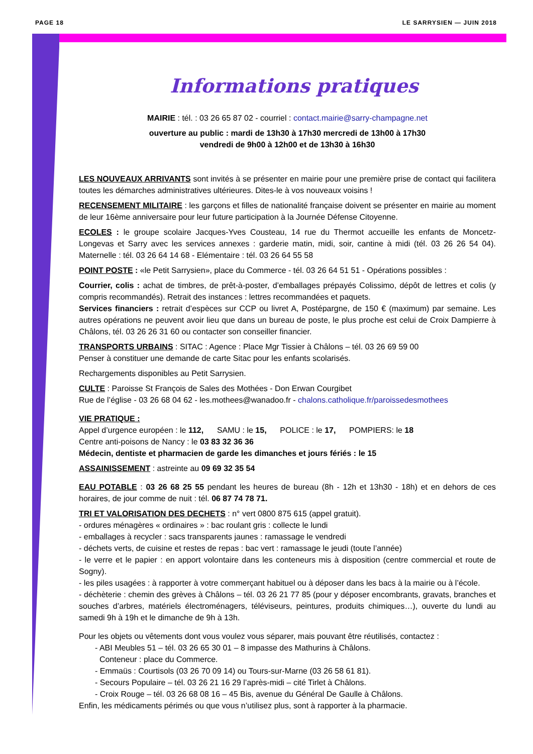PAGE 18 LE SARRYSIEN — JUIN 2018
Informations pratiques
MAIRIE : tél. : 03 26 65 87 02 - courriel : contact.mairie@sarry-champagne.net
ouverture au public : mardi de 13h30 à 17h30 mercredi de 13h00 à 17h30
vendredi de 9h00 à 12h00 et de 13h30 à 16h30
LES NOUVEAUX ARRIVANTS sont invités à se présenter en mairie pour une première prise de contact qui facilitera toutes les démarches administratives ultérieures. Dites-le à vos nouveaux voisins !
RECENSEMENT MILITAIRE : les garçons et filles de nationalité française doivent se présenter en mairie au moment de leur 16ème anniversaire pour leur future participation à la Journée Défense Citoyenne.
ECOLES : le groupe scolaire Jacques-Yves Cousteau, 14 rue du Thermot accueille les enfants de Moncetz-Longevas et Sarry avec les services annexes : garderie matin, midi, soir, cantine à midi (tél. 03 26 26 54 04). Maternelle : tél. 03 26 64 14 68 - Elémentaire : tél. 03 26 64 55 58
POINT POSTE : «le Petit Sarrysien», place du Commerce - tél. 03 26 64 51 51 - Opérations possibles :
Courrier, colis : achat de timbres, de prêt-à-poster, d’emballages prépayés Colissimo, dépôt de lettres et colis (y compris recommandés). Retrait des instances : lettres recommandées et paquets.
Services financiers : retrait d’espèces sur CCP ou livret A, Postépargne, de 150 € (maximum) par semaine. Les autres opérations ne peuvent avoir lieu que dans un bureau de poste, le plus proche est celui de Croix Dampierre à Châlons, tél. 03 26 26 31 60 ou contacter son conseiller financier.
TRANSPORTS URBAINS : SITAC : Agence : Place Mgr Tissier à Châlons – tél. 03 26 69 59 00
Penser à constituer une demande de carte Sitac pour les enfants scolarisés.
Rechargements disponibles au Petit Sarrysien.
CULTE : Paroisse St François de Sales des Mothées - Don Erwan Courgibet
Rue de l’église - 03 26 68 04 62 - les.mothees@wanadoo.fr - chalons.catholique.fr/paroissedesmothees
VIE PRATIQUE :
Appel d’urgence européen : le 112, SAMU : le 15, POLICE : le 17, POMPIERS: le 18
Centre anti-poisons de Nancy : le 03 83 32 36 36
Médecin, dentiste et pharmacien de garde les dimanches et jours fériés : le 15
ASSAINISSEMENT : astreinte au 09 69 32 35 54
EAU POTABLE : 03 26 68 25 55 pendant les heures de bureau (8h - 12h et 13h30 - 18h) et en dehors de ces horaires, de jour comme de nuit : tél. 06 87 74 78 71.
TRI ET VALORISATION DES DECHETS : n° vert 0800 875 615 (appel gratuit).
- ordures ménagères « ordinaires » : bac roulant gris : collecte le lundi
- emballages à recycler : sacs transparents jaunes : ramassage le vendredi
- déchets verts, de cuisine et restes de repas : bac vert : ramassage le jeudi (toute l’année)
- le verre et le papier : en apport volontaire dans les conteneurs mis à disposition (centre commercial et route de Sogny).
- les piles usagées : à rapporter à votre commerçant habituel ou à déposer dans les bacs à la mairie ou à l’école.
- déchèterie : chemin des grèves à Châlons – tél. 03 26 21 77 85 (pour y déposer encombrants, gravats, branches et souches d’arbres, matériels électroménagers, téléviseurs, peintures, produits chimiques…), ouverte du lundi au samedi 9h à 19h et le dimanche de 9h à 13h.
Pour les objets ou vêtements dont vous voulez vous séparer, mais pouvant être réutilisés, contactez :
- ABI Meubles 51 – tél. 03 26 65 30 01 – 8 impasse des Mathurins à Châlons.
Conteneur : place du Commerce.
- Emmaüs : Courtisols (03 26 70 09 14) ou Tours-sur-Marne (03 26 58 61 81).
- Secours Populaire – tél. 03 26 21 16 29 l’après-midi – cité Tirlet à Châlons.
- Croix Rouge – tél. 03 26 68 08 16 – 45 Bis, avenue du Général De Gaulle à Châlons.
Enfin, les médicaments périmés ou que vous n’utilisez plus, sont à rapporter à la pharmacie.